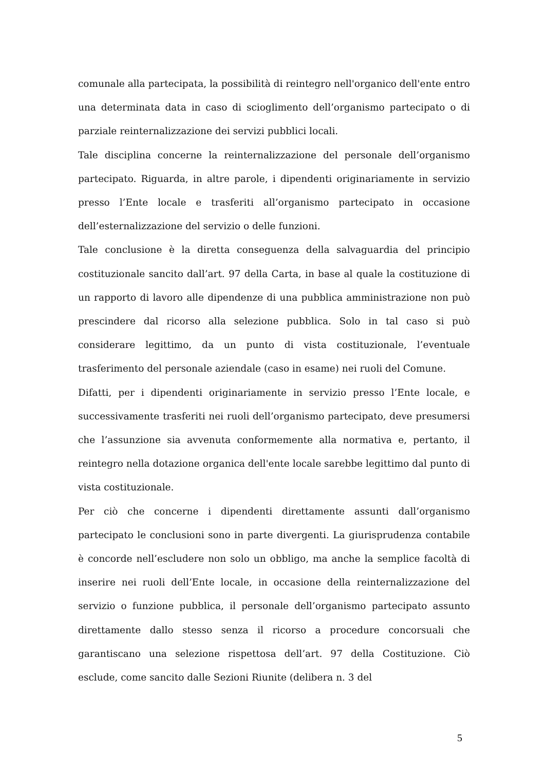comunale alla partecipata, la possibilità di reintegro nell'organico dell'ente entro una determinata data in caso di scioglimento dell’organismo partecipato o di parziale reinternalizzazione dei servizi pubblici locali.
Tale disciplina concerne la reinternalizzazione del personale dell’organismo partecipato. Riguarda, in altre parole, i dipendenti originariamente in servizio presso l’Ente locale e trasferiti all’organismo partecipato in occasione dell’esternalizzazione del servizio o delle funzioni.
Tale conclusione è la diretta conseguenza della salvaguardia del principio costituzionale sancito dall’art. 97 della Carta, in base al quale la costituzione di un rapporto di lavoro alle dipendenze di una pubblica amministrazione non può prescindere dal ricorso alla selezione pubblica. Solo in tal caso si può considerare legittimo, da un punto di vista costituzionale, l’eventuale trasferimento del personale aziendale (caso in esame) nei ruoli del Comune.
Difatti, per i dipendenti originariamente in servizio presso l’Ente locale, e successivamente trasferiti nei ruoli dell’organismo partecipato, deve presumersi che l’assunzione sia avvenuta conformemente alla normativa e, pertanto, il reintegro nella dotazione organica dell'ente locale sarebbe legittimo dal punto di vista costituzionale.
Per ciò che concerne i dipendenti direttamente assunti dall’organismo partecipato le conclusioni sono in parte divergenti. La giurisprudenza contabile è concorde nell’escludere non solo un obbligo, ma anche la semplice facoltà di inserire nei ruoli dell’Ente locale, in occasione della reinternalizzazione del servizio o funzione pubblica, il personale dell’organismo partecipato assunto direttamente dallo stesso senza il ricorso a procedure concorsuali che garantiscano una selezione rispettosa dell’art. 97 della Costituzione. Ciò esclude, come sancito dalle Sezioni Riunite (delibera n. 3 del
5